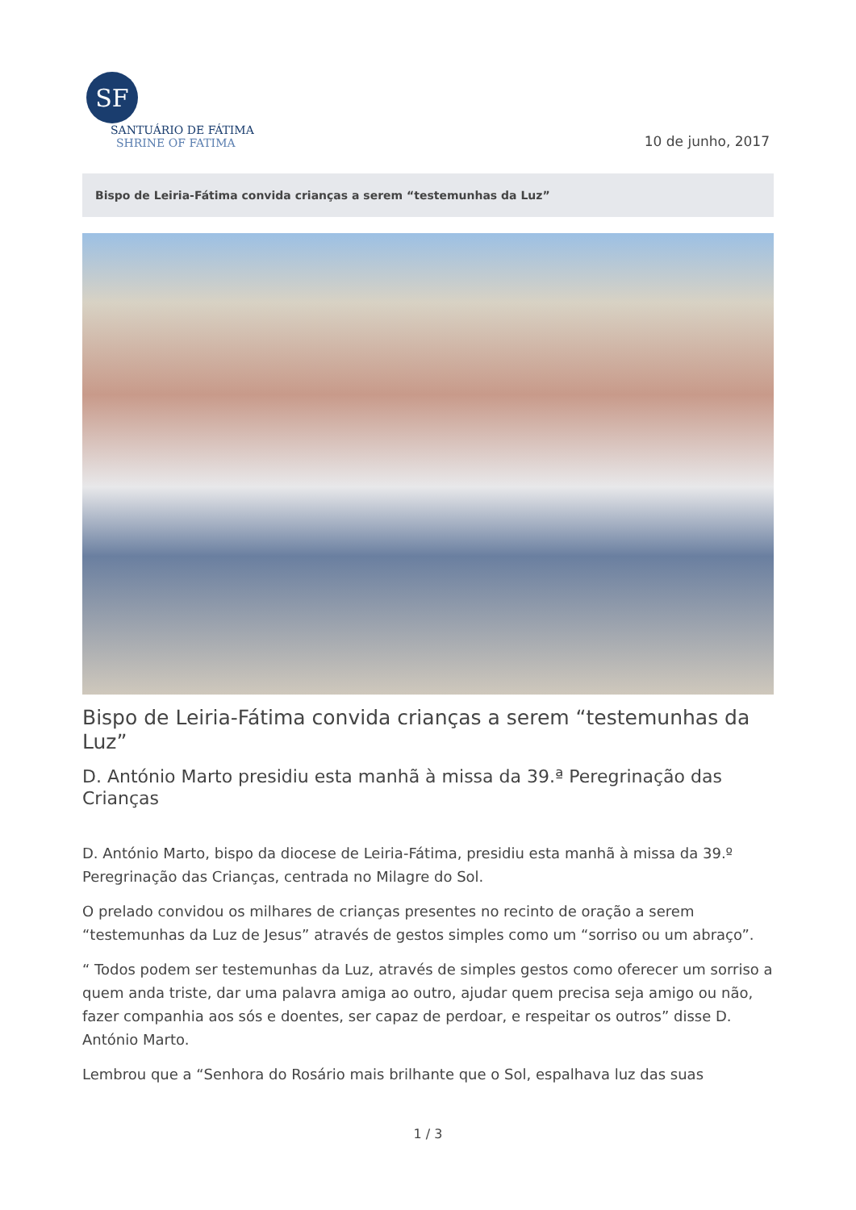SF
SANTUÁRIO DE FÁTIMA
SHRINE OF FATIMA
10 de junho, 2017
Bispo de Leiria-Fátima convida crianças a serem “testemunhas da Luz”
Bispo de Leiria-Fátima convida crianças a serem “testemunhas da Luz”
D. António Marto presidiu esta manhã à missa da 39.ª Peregrinação das Crianças
D. António Marto, bispo da diocese de Leiria-Fátima, presidiu esta manhã à missa da 39.º Peregrinação das Crianças, centrada no Milagre do Sol.
O prelado convidou os milhares de crianças presentes no recinto de oração a serem “testemunhas da Luz de Jesus” através de gestos simples como um “sorriso ou um abraço”.
“ Todos podem ser testemunhas da Luz, através de simples gestos como oferecer um sorriso a quem anda triste, dar uma palavra amiga ao outro, ajudar quem precisa seja amigo ou não, fazer companhia aos sós e doentes, ser capaz de perdoar, e respeitar os outros” disse D. António Marto.
Lembrou que a “Senhora do Rosário mais brilhante que o Sol, espalhava luz das suas
1 / 3